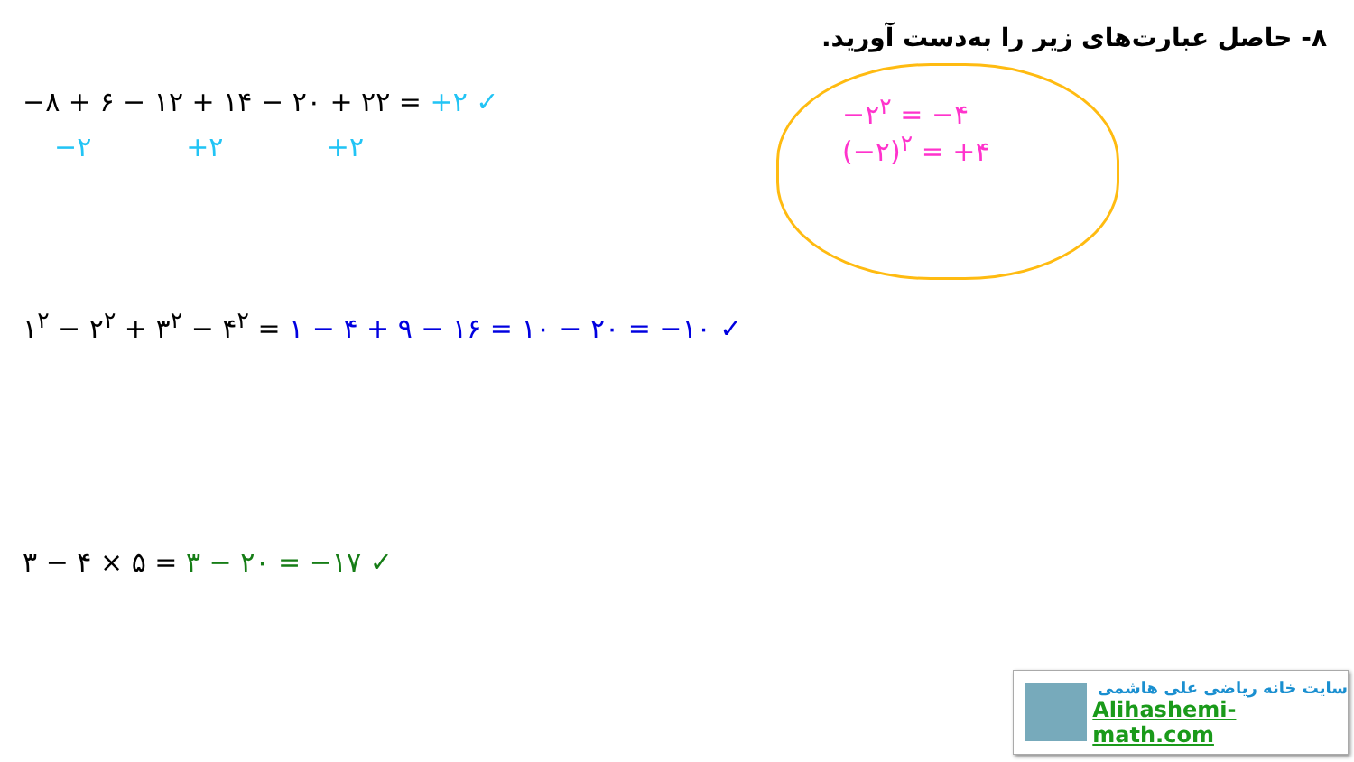۸- حاصل عبارت‌های زیر را به‌دست آورید.
−۸ + ۶ − ۱۲ + ۱۴ − ۲۰ + ۲۲ = +۲ ✓
−۲ +۲ +۲
−۲<sup>۲</sup> = −۴
(−۲)<sup>۲</sup> = +۴
۱<sup>۲</sup> − ۲<sup>۲</sup> + ۳<sup>۲</sup> − ۴<sup>۲</sup> = ۱ − ۴ + ۹ − ۱۶ = ۱۰ − ۲۰ = −۱۰ ✓
۳ − ۴ × ۵ = ۳ − ۲۰ = −۱۷ ✓
سایت خانه ریاضی علی هاشمی
Alihashemi-math.com